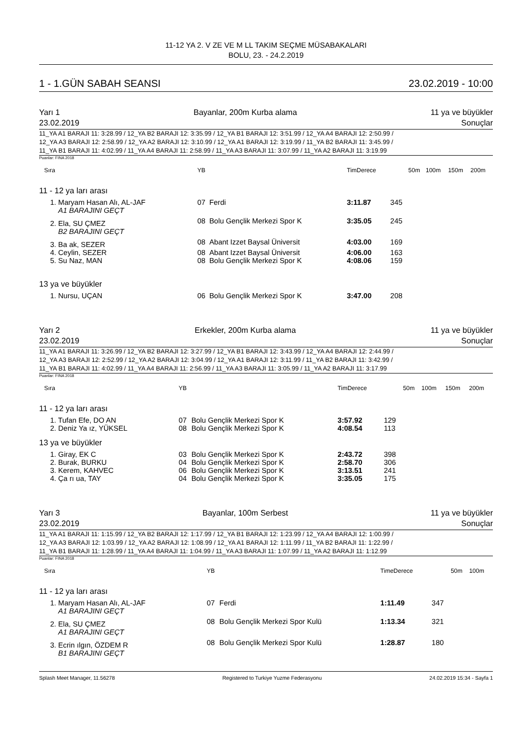11-12 YA 2. V ZE VE M LL TAKIM SEÇME MÜSABAKALARI
BOLU, 23. - 24.2.2019
1 - 1.GÜN SABAH SEANSI 23.02.2019 - 10:00
Yarı 1 Bayanlar, 200m Kurba alama 11 ya ve büyükler
23.02.2019 Sonuçlar
11_YA A1 BARAJI 11: 3:28.99 / 12_YA B2 BARAJI 12: 3:35.99 / 12_YA B1 BARAJI 12: 3:51.99 / 12_YA A4 BARAJI 12: 2:50.99 /
12_YA A3 BARAJI 12: 2:58.99 / 12_YA A2 BARAJI 12: 3:10.99 / 12_YA A1 BARAJI 12: 3:19.99 / 11_YA B2 BARAJI 11: 3:45.99 /
11_YA B1 BARAJI 11: 4:02.99 / 11_YA A4 BARAJI 11: 2:58.99 / 11_YA A3 BARAJI 11: 3:07.99 / 11_YA A2 BARAJI 11: 3:19.99
Puanlar: FINA 2018
| Sıra | YB | | TimDerece | | 50m | 100m | 150m | 200m |
| --- | --- | --- | --- | --- | --- | --- | --- | --- |
| 11 - 12 ya ları arası | | | | | | | | |
| 1. Maryam Hasan Alı, AL-JAF | 07 | Ferdi | 3:11.87 | 345 | | | | |
| A1 BARAJINI GEÇT | | | | | | | | |
| 2. Ela, SU ÇMEZ | 08 | Bolu Gençlik Merkezi Spor K | 3:35.05 | 245 | | | | |
| B2 BARAJINI GEÇT | | | | | | | | |
| 3. Ba ak, SEZER | 08 | Abant Izzet Baysal Üniversit | 4:03.00 | 169 | | | | |
| 4. Ceylin, SEZER | 08 | Abant Izzet Baysal Üniversit | 4:06.00 | 163 | | | | |
| 5. Su Naz, MAN | 08 | Bolu Gençlik Merkezi Spor K | 4:08.06 | 159 | | | | |
| 13 ya ve büyükler | | | | | | | | |
| 1. Nursu, UÇAN | 06 | Bolu Gençlik Merkezi Spor K | 3:47.00 | 208 | | | | |
Yarı 2 Erkekler, 200m Kurba alama 11 ya ve büyükler
23.02.2019 Sonuçlar
11_YA A1 BARAJI 11: 3:26.99 / 12_YA B2 BARAJI 12: 3:27.99 / 12_YA B1 BARAJI 12: 3:43.99 / 12_YA A4 BARAJI 12: 2:44.99 /
12_YA A3 BARAJI 12: 2:52.99 / 12_YA A2 BARAJI 12: 3:04.99 / 12_YA A1 BARAJI 12: 3:11.99 / 11_YA B2 BARAJI 11: 3:42.99 /
11_YA B1 BARAJI 11: 4:02.99 / 11_YA A4 BARAJI 11: 2:56.99 / 11_YA A3 BARAJI 11: 3:05.99 / 11_YA A2 BARAJI 11: 3:17.99
Puanlar: FINA 2018
| Sıra | YB | | TimDerece | | 50m | 100m | 150m | 200m |
| --- | --- | --- | --- | --- | --- | --- | --- | --- |
| 11 - 12 ya ları arası | | | | | | | | |
| 1. Tufan Efe, DO AN | 07 | Bolu Gençlik Merkezi Spor K | 3:57.92 | 129 | | | | |
| 2. Deniz Ya ız, YÜKSEL | 08 | Bolu Gençlik Merkezi Spor K | 4:08.54 | 113 | | | | |
| 13 ya ve büyükler | | | | | | | | |
| 1. Giray, EK C | 03 | Bolu Gençlik Merkezi Spor K | 2:43.72 | 398 | | | | |
| 2. Burak, BURKU | 04 | Bolu Gençlik Merkezi Spor K | 2:58.70 | 306 | | | | |
| 3. Kerem, KAHVEC | 06 | Bolu Gençlik Merkezi Spor K | 3:13.51 | 241 | | | | |
| 4. Ça rı ua, TAY | 04 | Bolu Gençlik Merkezi Spor K | 3:35.05 | 175 | | | | |
Yarı 3 Bayanlar, 100m Serbest 11 ya ve büyükler
23.02.2019 Sonuçlar
11_YA A1 BARAJI 11: 1:15.99 / 12_YA B2 BARAJI 12: 1:17.99 / 12_YA B1 BARAJI 12: 1:23.99 / 12_YA A4 BARAJI 12: 1:00.99 /
12_YA A3 BARAJI 12: 1:03.99 / 12_YA A2 BARAJI 12: 1:08.99 / 12_YA A1 BARAJI 12: 1:11.99 / 11_YA B2 BARAJI 11: 1:22.99 /
11_YA B1 BARAJI 11: 1:28.99 / 11_YA A4 BARAJI 11: 1:04.99 / 11_YA A3 BARAJI 11: 1:07.99 / 11_YA A2 BARAJI 11: 1:12.99
Puanlar: FINA 2018
| Sıra | YB | | TimeDerece | | 50m | 100m |
| --- | --- | --- | --- | --- | --- | --- |
| 11 - 12 ya ları arası | | | | | | |
| 1. Maryam Hasan Alı, AL-JAF | 07 | Ferdi | 1:11.49 | 347 | | |
| A1 BARAJINI GEÇT | | | | | | |
| 2. Ela, SU ÇMEZ | 08 | Bolu Gençlik Merkezi Spor Kulü | 1:13.34 | 321 | | |
| A1 BARAJINI GEÇT | | | | | | |
| 3. Ecrin ılgın, ÖZDEM R | 08 | Bolu Gençlik Merkezi Spor Kulü | 1:28.87 | 180 | | |
| B1 BARAJINI GEÇT | | | | | | |
Splash Meet Manager, 11.56278 Registered to Turkiye Yuzme Federasyonu 24.02.2019 15:34 - Sayfa 1